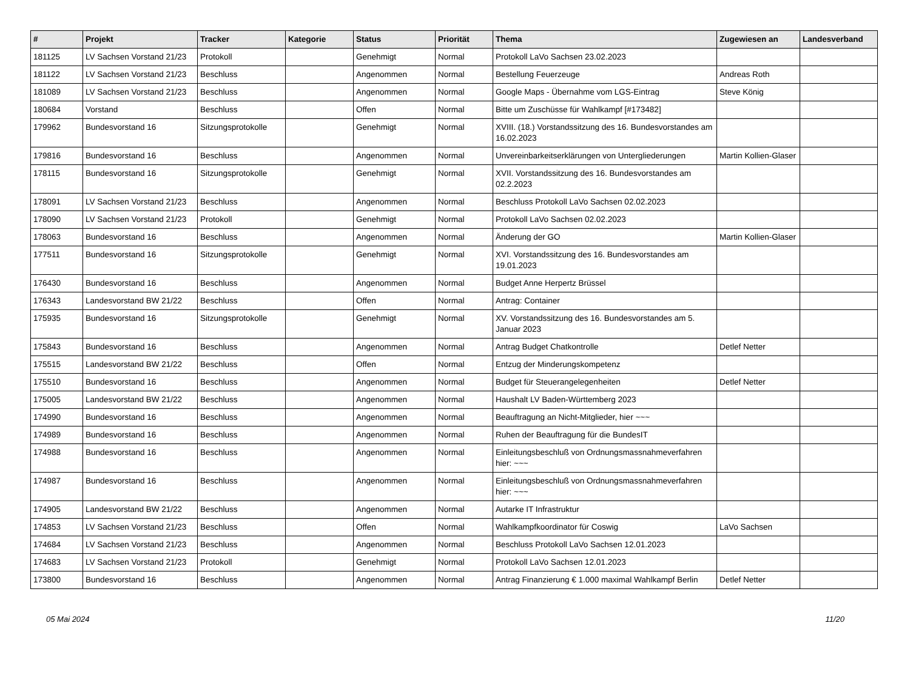| # | Projekt | Tracker | Kategorie | Status | Priorität | Thema | Zugewiesen an | Landesverband |
| --- | --- | --- | --- | --- | --- | --- | --- | --- |
| 181125 | LV Sachsen Vorstand 21/23 | Protokoll | | Genehmigt | Normal | Protokoll LaVo Sachsen 23.02.2023 | | |
| 181122 | LV Sachsen Vorstand 21/23 | Beschluss | | Angenommen | Normal | Bestellung Feuerzeuge | Andreas Roth | |
| 181089 | LV Sachsen Vorstand 21/23 | Beschluss | | Angenommen | Normal | Google Maps - Übernahme vom LGS-Eintrag | Steve König | |
| 180684 | Vorstand | Beschluss | | Offen | Normal | Bitte um Zuschüsse für Wahlkampf [#173482] | | |
| 179962 | Bundesvorstand 16 | Sitzungsprotokolle | | Genehmigt | Normal | XVIII. (18.) Vorstandssitzung des 16. Bundesvorstandes am 16.02.2023 | | |
| 179816 | Bundesvorstand 16 | Beschluss | | Angenommen | Normal | Unvereinbarkeitserklärungen von Untergliederungen | Martin Kollien-Glaser | |
| 178115 | Bundesvorstand 16 | Sitzungsprotokolle | | Genehmigt | Normal | XVII. Vorstandssitzung des 16. Bundesvorstandes am 02.2.2023 | | |
| 178091 | LV Sachsen Vorstand 21/23 | Beschluss | | Angenommen | Normal | Beschluss Protokoll LaVo Sachsen 02.02.2023 | | |
| 178090 | LV Sachsen Vorstand 21/23 | Protokoll | | Genehmigt | Normal | Protokoll LaVo Sachsen 02.02.2023 | | |
| 178063 | Bundesvorstand 16 | Beschluss | | Angenommen | Normal | Änderung der GO | Martin Kollien-Glaser | |
| 177511 | Bundesvorstand 16 | Sitzungsprotokolle | | Genehmigt | Normal | XVI. Vorstandssitzung des 16. Bundesvorstandes am 19.01.2023 | | |
| 176430 | Bundesvorstand 16 | Beschluss | | Angenommen | Normal | Budget Anne Herpertz Brüssel | | |
| 176343 | Landesvorstand BW 21/22 | Beschluss | | Offen | Normal | Antrag: Container | | |
| 175935 | Bundesvorstand 16 | Sitzungsprotokolle | | Genehmigt | Normal | XV. Vorstandssitzung des 16. Bundesvorstandes am 5. Januar 2023 | | |
| 175843 | Bundesvorstand 16 | Beschluss | | Angenommen | Normal | Antrag Budget Chatkontrolle | Detlef Netter | |
| 175515 | Landesvorstand BW 21/22 | Beschluss | | Offen | Normal | Entzug der Minderungskompetenz | | |
| 175510 | Bundesvorstand 16 | Beschluss | | Angenommen | Normal | Budget für Steuerangelegenheiten | Detlef Netter | |
| 175005 | Landesvorstand BW 21/22 | Beschluss | | Angenommen | Normal | Haushalt LV Baden-Württemberg 2023 | | |
| 174990 | Bundesvorstand 16 | Beschluss | | Angenommen | Normal | Beauftragung an Nicht-Mitglieder, hier ~~~ | | |
| 174989 | Bundesvorstand 16 | Beschluss | | Angenommen | Normal | Ruhen der Beauftragung für die BundesIT | | |
| 174988 | Bundesvorstand 16 | Beschluss | | Angenommen | Normal | Einleitungsbeschluß von Ordnungsmassnahmeverfahren hier: ~~~ | | |
| 174987 | Bundesvorstand 16 | Beschluss | | Angenommen | Normal | Einleitungsbeschluß von Ordnungsmassnahmeverfahren hier: ~~~ | | |
| 174905 | Landesvorstand BW 21/22 | Beschluss | | Angenommen | Normal | Autarke IT Infrastruktur | | |
| 174853 | LV Sachsen Vorstand 21/23 | Beschluss | | Offen | Normal | Wahlkampfkoordinator für Coswig | LaVo Sachsen | |
| 174684 | LV Sachsen Vorstand 21/23 | Beschluss | | Angenommen | Normal | Beschluss Protokoll LaVo Sachsen 12.01.2023 | | |
| 174683 | LV Sachsen Vorstand 21/23 | Protokoll | | Genehmigt | Normal | Protokoll LaVo Sachsen 12.01.2023 | | |
| 173800 | Bundesvorstand 16 | Beschluss | | Angenommen | Normal | Antrag Finanzierung € 1.000 maximal Wahlkampf Berlin | Detlef Netter | |
05 Mai 2024 11/20